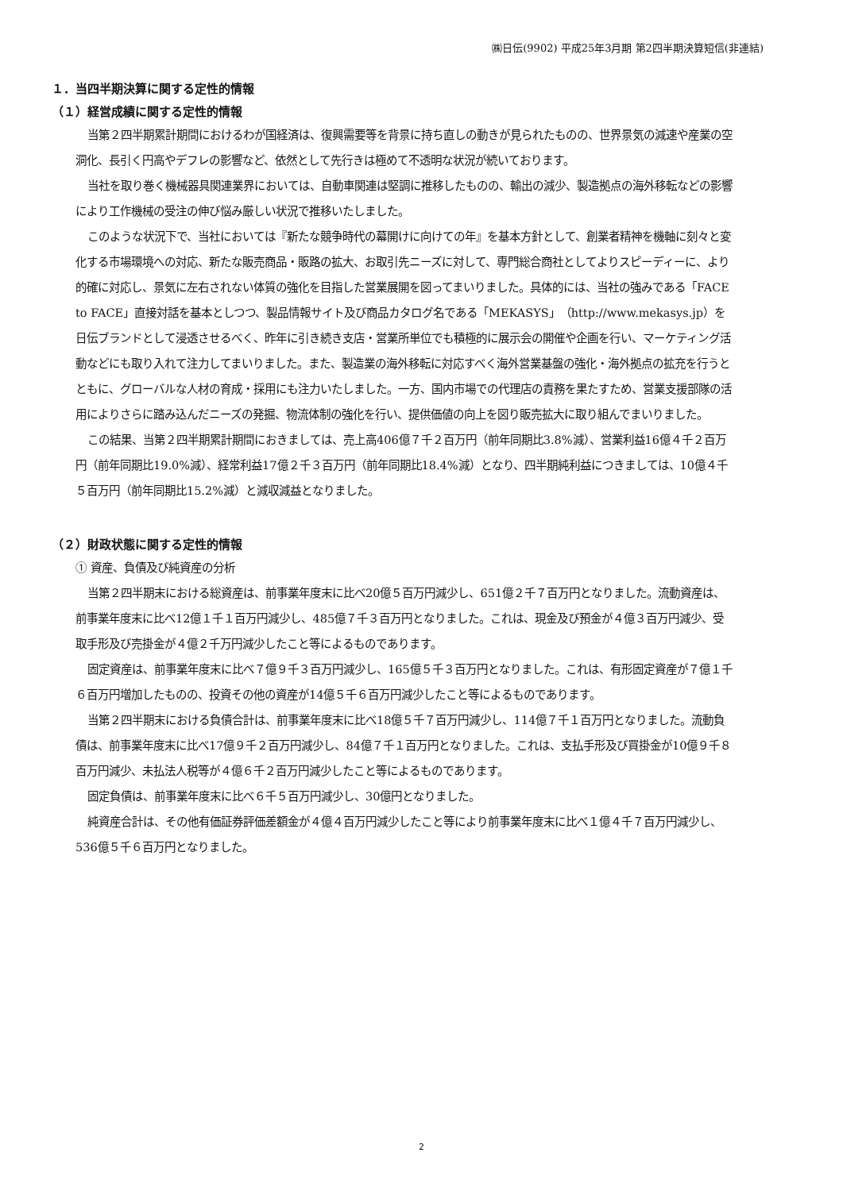㈱日伝(9902) 平成25年3月期 第2四半期決算短信(非連結)
１．当四半期決算に関する定性的情報
（１）経営成績に関する定性的情報
当第２四半期累計期間におけるわが国経済は、復興需要等を背景に持ち直しの動きが見られたものの、世界景気の減速や産業の空洞化、長引く円高やデフレの影響など、依然として先行きは極めて不透明な状況が続いております。
当社を取り巻く機械器具関連業界においては、自動車関連は堅調に推移したものの、輸出の減少、製造拠点の海外移転などの影響により工作機械の受注の伸び悩み厳しい状況で推移いたしました。
このような状況下で、当社においては『新たな競争時代の幕開けに向けての年』を基本方針として、創業者精神を機軸に刻々と変化する市場環境への対応、新たな販売商品・販路の拡大、お取引先ニーズに対して、専門総合商社としてよりスピーディーに、より的確に対応し、景気に左右されない体質の強化を目指した営業展開を図ってまいりました。具体的には、当社の強みである「FACE to FACE」直接対話を基本としつつ、製品情報サイト及び商品カタログ名である「MEKASYS」（http://www.mekasys.jp）を日伝ブランドとして浸透させるべく、昨年に引き続き支店・営業所単位でも積極的に展示会の開催や企画を行い、マーケティング活動などにも取り入れて注力してまいりました。また、製造業の海外移転に対応すべく海外営業基盤の強化・海外拠点の拡充を行うとともに、グローバルな人材の育成・採用にも注力いたしました。一方、国内市場での代理店の責務を果たすため、営業支援部隊の活用によりさらに踏み込んだニーズの発掘、物流体制の強化を行い、提供価値の向上を図り販売拡大に取り組んでまいりました。
この結果、当第２四半期累計期間におきましては、売上高406億７千２百万円（前年同期比3.8%減）、営業利益16億４千２百万円（前年同期比19.0%減）、経常利益17億２千３百万円（前年同期比18.4%減）となり、四半期純利益につきましては、10億４千５百万円（前年同期比15.2%減）と減収減益となりました。
（２）財政状態に関する定性的情報
① 資産、負債及び純資産の分析
当第２四半期末における総資産は、前事業年度末に比べ20億５百万円減少し、651億２千７百万円となりました。流動資産は、前事業年度末に比べ12億１千１百万円減少し、485億７千３百万円となりました。これは、現金及び預金が４億３百万円減少、受取手形及び売掛金が４億２千万円減少したこと等によるものであります。
固定資産は、前事業年度末に比べ７億９千３百万円減少し、165億５千３百万円となりました。これは、有形固定資産が７億１千６百万円増加したものの、投資その他の資産が14億５千６百万円減少したこと等によるものであります。
当第２四半期末における負債合計は、前事業年度末に比べ18億５千７百万円減少し、114億７千１百万円となりました。流動負債は、前事業年度末に比べ17億９千２百万円減少し、84億７千１百万円となりました。これは、支払手形及び買掛金が10億９千８百万円減少、未払法人税等が４億６千２百万円減少したこと等によるものであります。
固定負債は、前事業年度末に比べ６千５百万円減少し、30億円となりました。
純資産合計は、その他有価証券評価差額金が４億４百万円減少したこと等により前事業年度末に比べ１億４千７百万円減少し、536億５千６百万円となりました。
2